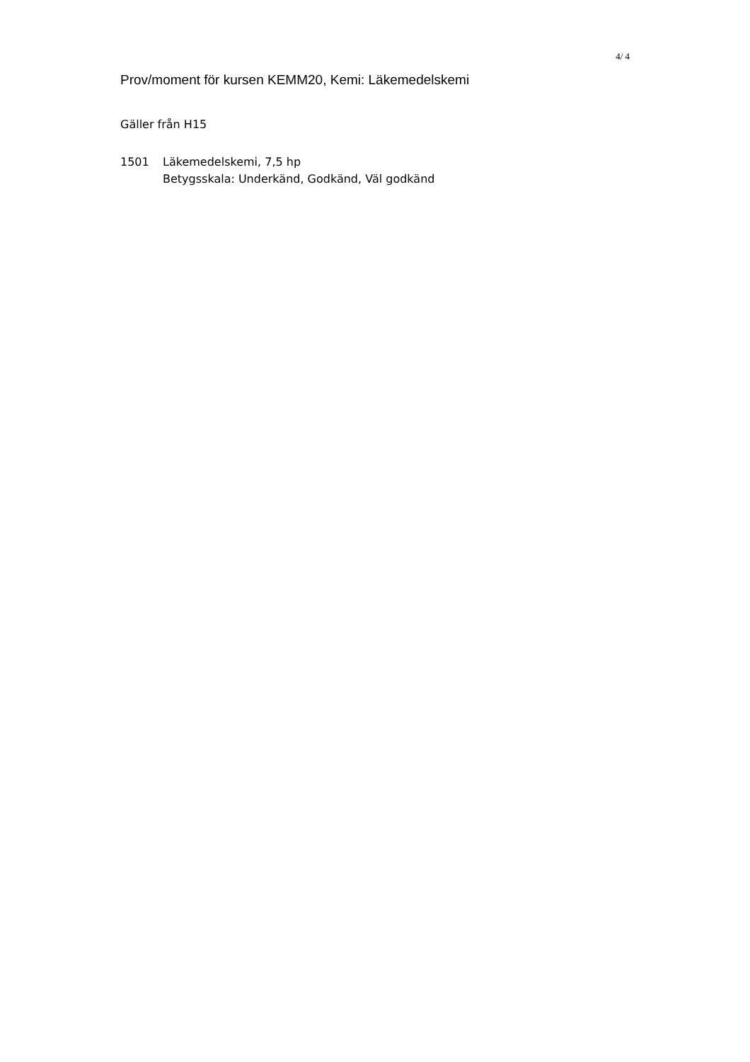4/ 4
Prov/moment för kursen KEMM20, Kemi: Läkemedelskemi
Gäller från H15
1501 Läkemedelskemi, 7,5 hp
Betygsskala: Underkänd, Godkänd, Väl godkänd